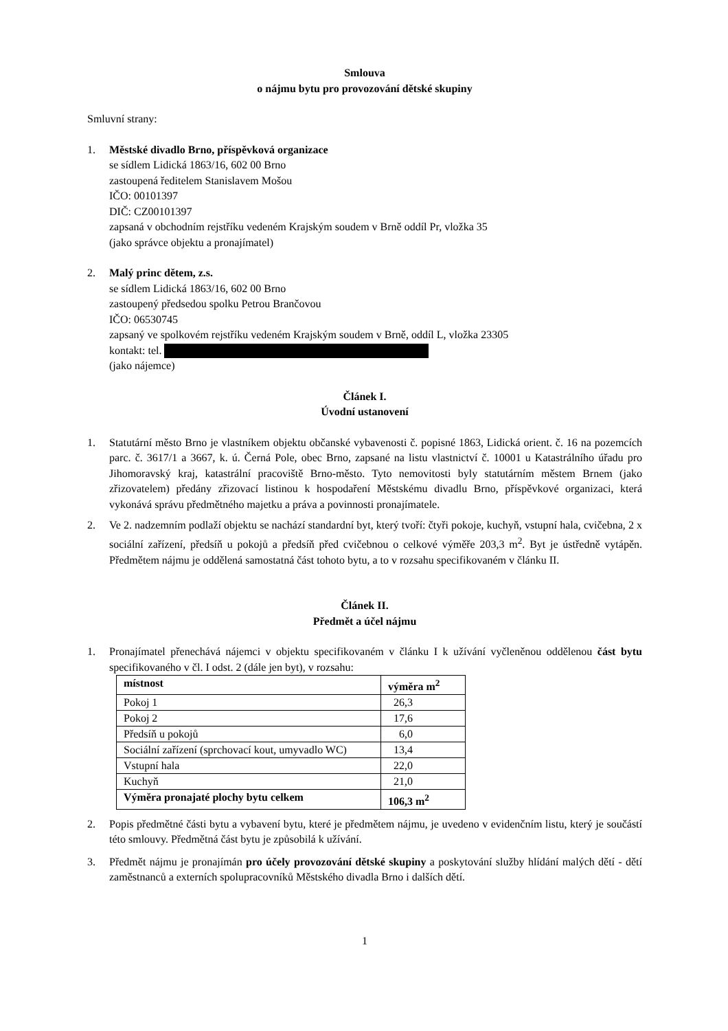Smlouva
o nájmu bytu pro provozování dětské skupiny
Smluvní strany:
1. Městské divadlo Brno, příspěvková organizace
se sídlem Lidická 1863/16, 602 00 Brno
zastoupená ředitelem Stanislavem Mošou
IČO: 00101397
DIČ: CZ00101397
zapsaná v obchodním rejstříku vedeném Krajským soudem v Brně oddíl Pr, vložka 35
(jako správce objektu a pronajímatel)
2. Malý princ dětem, z.s.
se sídlem Lidická 1863/16, 602 00 Brno
zastoupený předsedou spolku Petrou Brančovou
IČO: 06530745
zapsaný ve spolkovém rejstříku vedeném Krajským soudem v Brně, oddíl L, vložka 23305
kontakt: tel.
(jako nájemce)
Článek I.
Úvodní ustanovení
1. Statutární město Brno je vlastníkem objektu občanské vybavenosti č. popisné 1863, Lidická orient. č. 16 na pozemcích parc. č. 3617/1 a 3667, k. ú. Černá Pole, obec Brno, zapsané na listu vlastnictví č. 10001 u Katastrálního úřadu pro Jihomoravský kraj, katastrální pracoviště Brno-město. Tyto nemovitosti byly statutárním městem Brnem (jako zřizovatelem) předány zřizovací listinou k hospodaření Městskému divadlu Brno, příspěvkové organizaci, která vykonává správu předmětného majetku a práva a povinnosti pronajímatele.
2. Ve 2. nadzemním podlaží objektu se nachází standardní byt, který tvoří: čtyři pokoje, kuchyň, vstupní hala, cvičebna, 2 x sociální zařízení, předsíň u pokojů a předsíň před cvičebnou o celkové výměře 203,3 m<sup>2</sup>. Byt je ústředně vytápěn. Předmětem nájmu je oddělená samostatná část tohoto bytu, a to v rozsahu specifikovaném v článku II.
Článek II.
Předmět a účel nájmu
1. Pronajímatel přenechává nájemci v objektu specifikovaném v článku I k užívání vyčleněnou oddělenou část bytu specifikovaného v čl. I odst. 2 (dále jen byt), v rozsahu:
| místnost | výměra m<sup>2</sup> |
| Pokoj 1 | 26,3 |
| Pokoj 2 | 17,6 |
| Předsíň u pokojů | 6,0 |
| Sociální zařízení (sprchovací kout, umyvadlo WC) | 13,4 |
| Vstupní hala | 22,0 |
| Kuchyň | 21,0 |
| Výměra pronajaté plochy bytu celkem | 106,3 m<sup>2</sup> |
2. Popis předmětné části bytu a vybavení bytu, které je předmětem nájmu, je uvedeno v evidenčním listu, který je součástí této smlouvy. Předmětná část bytu je způsobilá k užívání.
3. Předmět nájmu je pronajímán pro účely provozování dětské skupiny a poskytování služby hlídání malých dětí - dětí zaměstnanců a externích spolupracovníků Městského divadla Brno i dalších dětí.
1